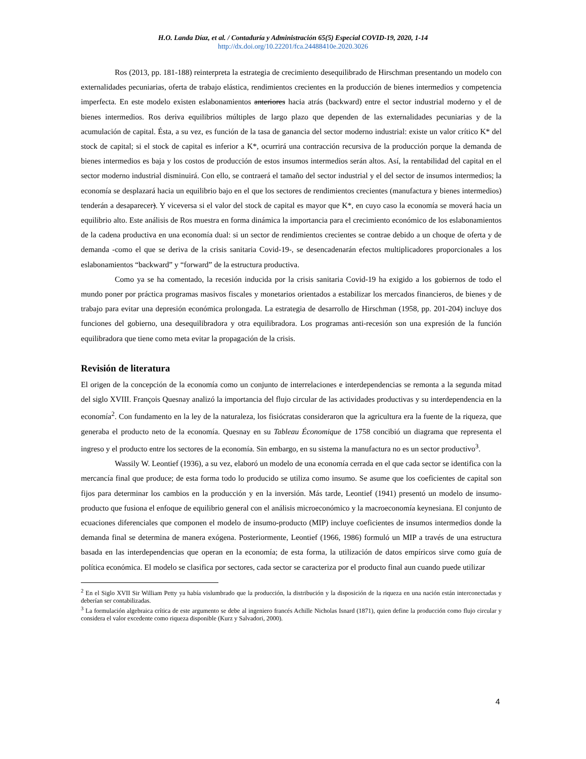H.O. Landa Díaz, et al. / Contaduría y Administración 65(5) Especial COVID-19, 2020, 1-14
http://dx.doi.org/10.22201/fca.24488410e.2020.3026
Ros (2013, pp. 181-188) reinterpreta la estrategia de crecimiento desequilibrado de Hirschman presentando un modelo con externalidades pecuniarias, oferta de trabajo elástica, rendimientos crecientes en la producción de bienes intermedios y competencia imperfecta. En este modelo existen eslabonamientos anteriores hacia atrás (backward) entre el sector industrial moderno y el de bienes intermedios. Ros deriva equilibrios múltiples de largo plazo que dependen de las externalidades pecuniarias y de la acumulación de capital. Ésta, a su vez, es función de la tasa de ganancia del sector moderno industrial: existe un valor crítico K* del stock de capital; si el stock de capital es inferior a K*, ocurrirá una contracción recursiva de la producción porque la demanda de bienes intermedios es baja y los costos de producción de estos insumos intermedios serán altos. Así, la rentabilidad del capital en el sector moderno industrial disminuirá. Con ello, se contraerá el tamaño del sector industrial y el del sector de insumos intermedios; la economía se desplazará hacia un equilibrio bajo en el que los sectores de rendimientos crecientes (manufactura y bienes intermedios) tenderán a desaparecer). Y viceversa si el valor del stock de capital es mayor que K*, en cuyo caso la economía se moverá hacia un equilibrio alto. Este análisis de Ros muestra en forma dinámica la importancia para el crecimiento económico de los eslabonamientos de la cadena productiva en una economía dual: si un sector de rendimientos crecientes se contrae debido a un choque de oferta y de demanda -como el que se deriva de la crisis sanitaria Covid-19-, se desencadenarán efectos multiplicadores proporcionales a los eslabonamientos “backward” y “forward” de la estructura productiva.
Como ya se ha comentado, la recesión inducida por la crisis sanitaria Covid-19 ha exigido a los gobiernos de todo el mundo poner por práctica programas masivos fiscales y monetarios orientados a estabilizar los mercados financieros, de bienes y de trabajo para evitar una depresión económica prolongada. La estrategia de desarrollo de Hirschman (1958, pp. 201-204) incluye dos funciones del gobierno, una desequilibradora y otra equilibradora. Los programas anti-recesión son una expresión de la función equilibradora que tiene como meta evitar la propagación de la crisis.
Revisión de literatura
El origen de la concepción de la economía como un conjunto de interrelaciones e interdependencias se remonta a la segunda mitad del siglo XVIII. François Quesnay analizó la importancia del flujo circular de las actividades productivas y su interdependencia en la economía<sup>2</sup>. Con fundamento en la ley de la naturaleza, los fisiócratas consideraron que la agricultura era la fuente de la riqueza, que generaba el producto neto de la economía. Quesnay en su Tableau Économique de 1758 concibió un diagrama que representa el ingreso y el producto entre los sectores de la economía. Sin embargo, en su sistema la manufactura no es un sector productivo<sup>3</sup>.
Wassily W. Leontief (1936), a su vez, elaboró un modelo de una economía cerrada en el que cada sector se identifica con la mercancía final que produce; de esta forma todo lo producido se utiliza como insumo. Se asume que los coeficientes de capital son fijos para determinar los cambios en la producción y en la inversión. Más tarde, Leontief (1941) presentó un modelo de insumo-producto que fusiona el enfoque de equilibrio general con el análisis microeconómico y la macroeconomía keynesiana. El conjunto de ecuaciones diferenciales que componen el modelo de insumo-producto (MIP) incluye coeficientes de insumos intermedios donde la demanda final se determina de manera exógena. Posteriormente, Leontief (1966, 1986) formuló un MIP a través de una estructura basada en las interdependencias que operan en la economía; de esta forma, la utilización de datos empíricos sirve como guía de política económica. El modelo se clasifica por sectores, cada sector se caracteriza por el producto final aun cuando puede utilizar
<sup>2</sup> En el Siglo XVII Sir William Petty ya había vislumbrado que la producción, la distribución y la disposición de la riqueza en una nación están interconectadas y deberían ser contabilizadas.
<sup>3</sup> La formulación algebraica crítica de este argumento se debe al ingeniero francés Achille Nicholas Isnard (1871), quien define la producción como flujo circular y considera el valor excedente como riqueza disponible (Kurz y Salvadori, 2000).
4